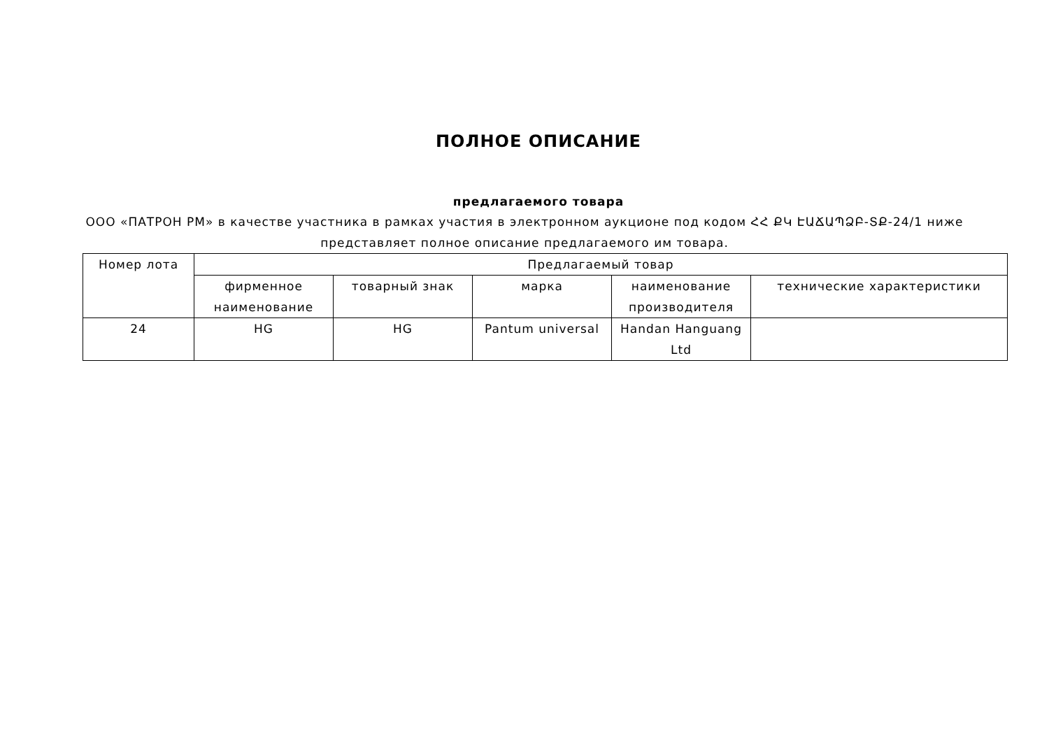ПОЛНОЕ ОПИСАНИЕ
предлагаемого товара
ООО «ПАТРОН РМ» в качестве участника в рамках участия в электронном аукционе под кодом ՀՀ ՔԿ ԷԱՃԱՊՁԲ-ՏՔ-24/1 ниже представляет полное описание предлагаемого им товара.
| Номер лота | Предлагаемый товар | | | | |
| --- | --- | --- | --- | --- | --- |
| | фирменное наименование | товарный знак | марка | наименование производителя | технические характеристики |
| 24 | HG | HG | Pantum universal | Handan Hanguang Ltd | |